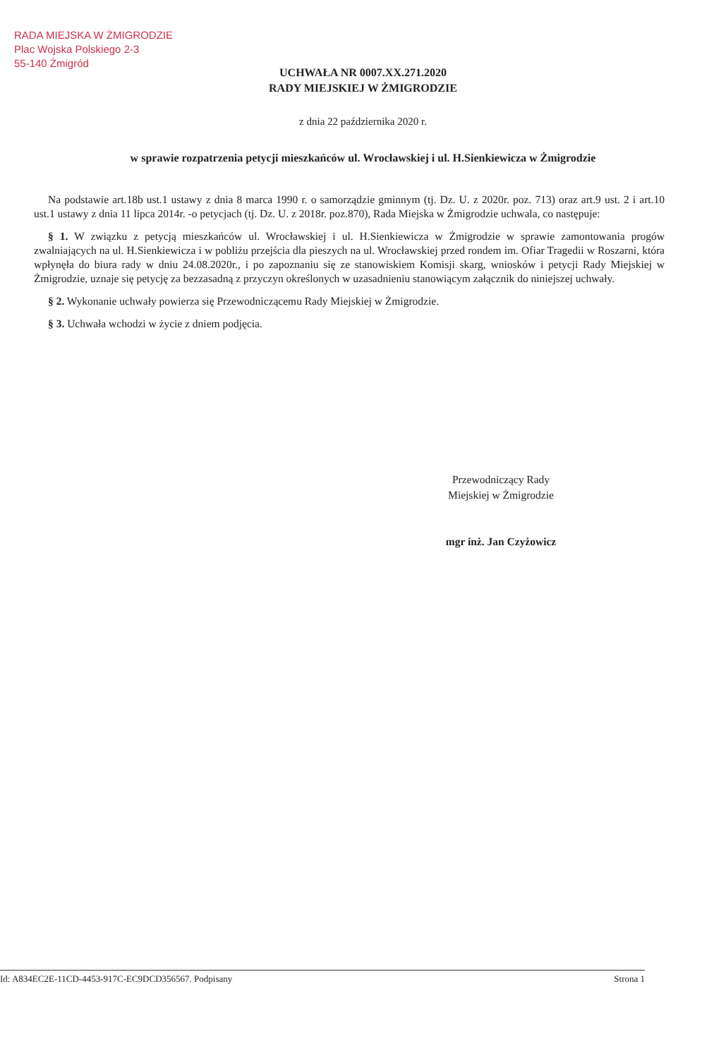RADA MIEJSKA W ŻMIGRODZIE
Plac Wojska Polskiego 2-3
55-140 Żmigród
UCHWAŁA NR 0007.XX.271.2020
RADY MIEJSKIEJ W ŻMIGRODZIE
z dnia 22 października 2020 r.
w sprawie rozpatrzenia petycji mieszkańców ul. Wrocławskiej i ul. H.Sienkiewicza w Żmigrodzie
Na podstawie art.18b ust.1 ustawy z dnia 8 marca 1990 r. o samorządzie gminnym (tj. Dz. U. z 2020r. poz. 713) oraz art.9 ust. 2 i art.10 ust.1 ustawy z dnia 11 lipca 2014r. -o petycjach (tj. Dz. U. z 2018r. poz.870), Rada Miejska w Żmigrodzie uchwala, co następuje:
§ 1. W związku z petycją mieszkańców ul. Wrocławskiej i ul. H.Sienkiewicza w Żmigrodzie w sprawie zamontowania progów zwalniających na ul. H.Sienkiewicza i w pobliżu przejścia dla pieszych na ul. Wrocławskiej przed rondem im. Ofiar Tragedii w Roszarni, która wpłynęła do biura rady w dniu 24.08.2020r., i po zapoznaniu się ze stanowiskiem Komisji skarg, wniosków i petycji Rady Miejskiej w Żmigrodzie, uznaje się petycję za bezzasadną z przyczyn określonych w uzasadnieniu stanowiącym załącznik do niniejszej uchwały.
§ 2. Wykonanie uchwały powierza się Przewodniczącemu Rady Miejskiej w Żmigrodzie.
§ 3. Uchwała wchodzi w życie z dniem podjęcia.
Przewodniczący Rady
Miejskiej w Żmigrodzie
mgr inż. Jan Czyżowicz
Id: A834EC2E-11CD-4453-917C-EC9DCD356567. Podpisany Strona 1